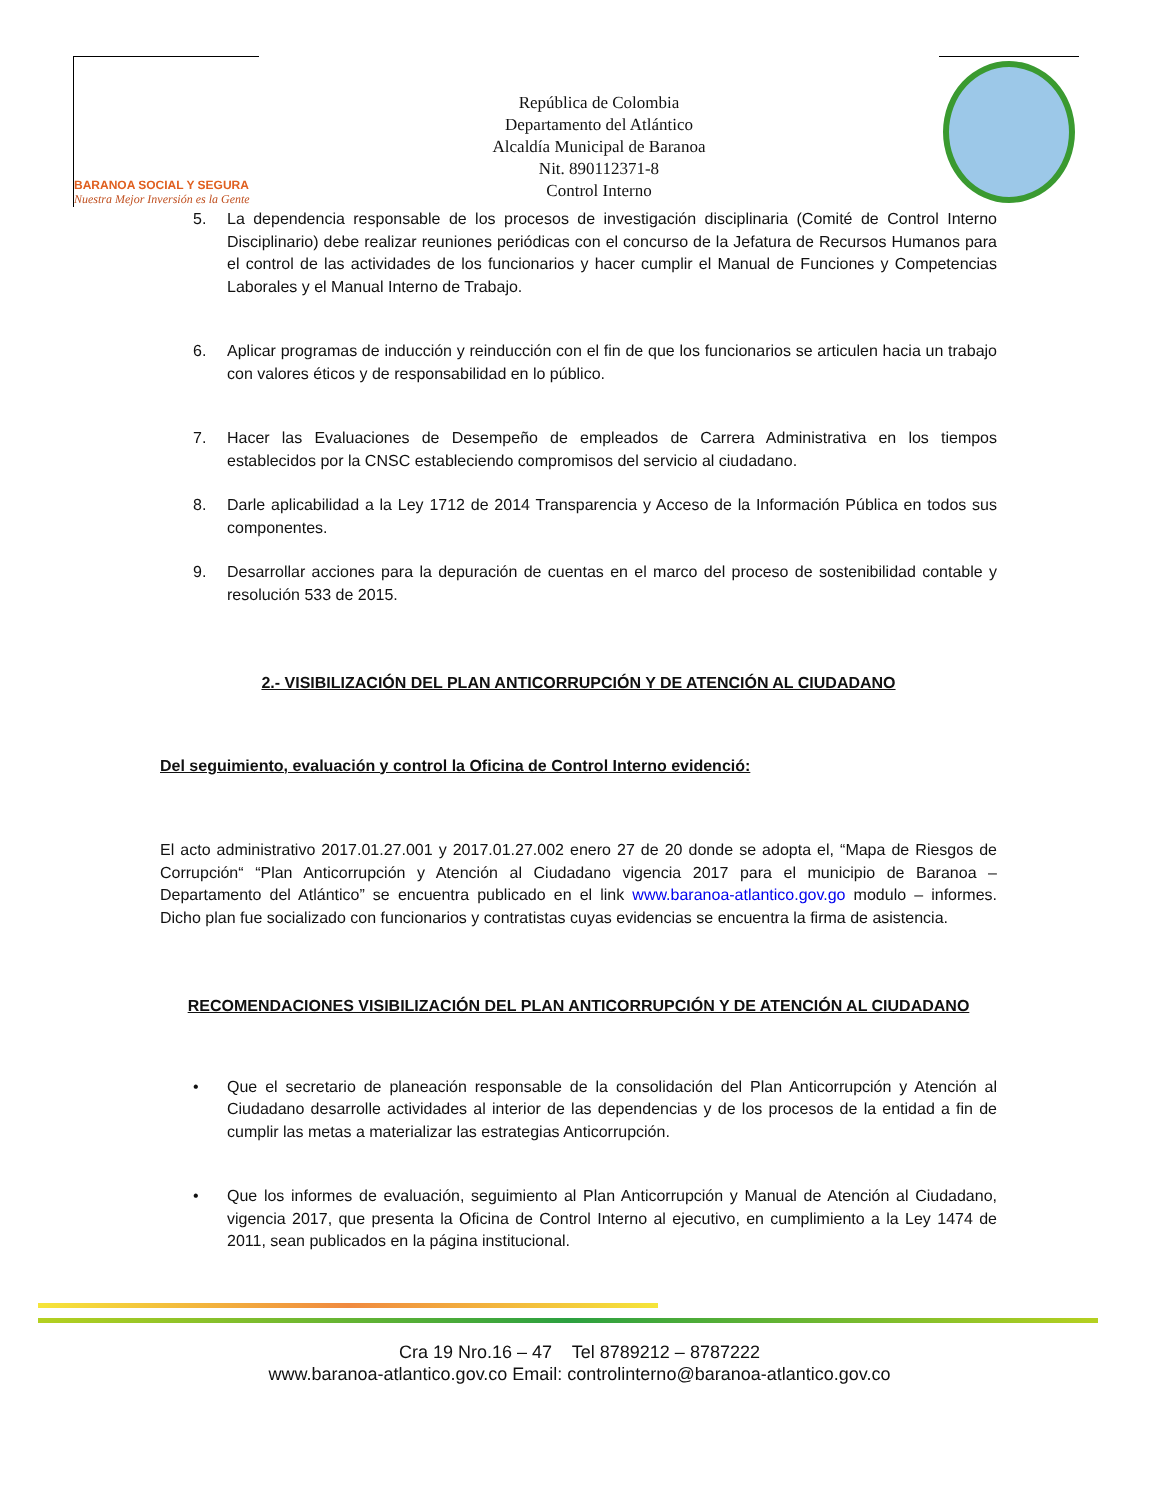BARANOA SOCIAL Y SEGURA
Nuestra Mejor Inversión es la Gente
República de Colombia
Departamento del Atlántico
Alcaldía Municipal de Baranoa
Nit. 890112371-8
Control Interno
5. La dependencia responsable de los procesos de investigación disciplinaria (Comité de Control Interno Disciplinario) debe realizar reuniones periódicas con el concurso de la Jefatura de Recursos Humanos para el control de las actividades de los funcionarios y hacer cumplir el Manual de Funciones y Competencias Laborales y el Manual Interno de Trabajo.
6. Aplicar programas de inducción y reinducción con el fin de que los funcionarios se articulen hacia un trabajo con valores éticos y de responsabilidad en lo público.
7. Hacer las Evaluaciones de Desempeño de empleados de Carrera Administrativa en los tiempos establecidos por la CNSC estableciendo compromisos del servicio al ciudadano.
8. Darle aplicabilidad a la Ley 1712 de 2014 Transparencia y Acceso de la Información Pública en todos sus componentes.
9. Desarrollar acciones para la depuración de cuentas en el marco del proceso de sostenibilidad contable y resolución 533 de 2015.
2.- VISIBILIZACIÓN DEL PLAN ANTICORRUPCIÓN Y DE ATENCIÓN AL CIUDADANO
Del seguimiento, evaluación y control la Oficina de Control Interno evidenció:
El acto administrativo 2017.01.27.001 y 2017.01.27.002 enero 27 de 20 donde se adopta el, “Mapa de Riesgos de Corrupción“ “Plan Anticorrupción y Atención al Ciudadano vigencia 2017 para el municipio de Baranoa – Departamento del Atlántico” se encuentra publicado en el link www.baranoa-atlantico.gov.go modulo – informes. Dicho plan fue socializado con funcionarios y contratistas cuyas evidencias se encuentra la firma de asistencia.
RECOMENDACIONES VISIBILIZACIÓN DEL PLAN ANTICORRUPCIÓN Y DE ATENCIÓN AL CIUDADANO
• Que el secretario de planeación responsable de la consolidación del Plan Anticorrupción y Atención al Ciudadano desarrolle actividades al interior de las dependencias y de los procesos de la entidad a fin de cumplir las metas a materializar las estrategias Anticorrupción.
• Que los informes de evaluación, seguimiento al Plan Anticorrupción y Manual de Atención al Ciudadano, vigencia 2017, que presenta la Oficina de Control Interno al ejecutivo, en cumplimiento a la Ley 1474 de 2011, sean publicados en la página institucional.
Cra 19 Nro.16 – 47 Tel 8789212 – 8787222
www.baranoa-atlantico.gov.co Email: controlinterno@baranoa-atlantico.gov.co